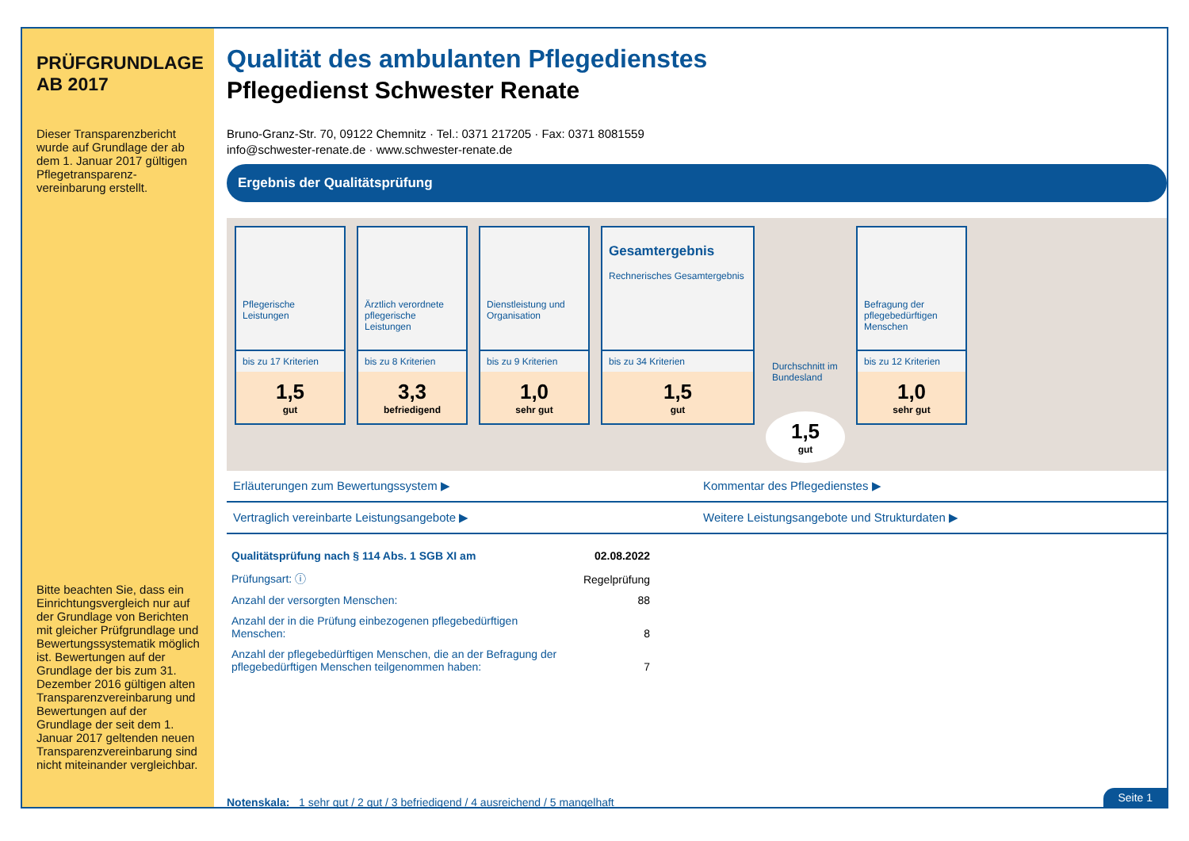PRÜFGRUNDLAGE
AB 2017
Dieser Transparenzbericht wurde auf Grundlage der ab dem 1. Januar 2017 gültigen Pflegetransparenz­vereinbarung erstellt.
Bitte beachten Sie, dass ein Einrichtungsvergleich nur auf der Grundlage von Berichten mit gleicher Prüfgrundlage und Bewertungssystematik möglich ist. Bewertungen auf der Grundlage der bis zum 31. Dezember 2016 gültigen alten Transparenzvereinbarung und Bewertungen auf der Grundlage der seit dem 1. Januar 2017 geltenden neuen Transparenzvereinbarung sind nicht miteinander vergleichbar.
Qualität des ambulanten Pflegedienstes
Pflegedienst Schwester Renate
Bruno-Granz-Str. 70, 09122 Chemnitz · Tel.: 0371 217205 · Fax: 0371 8081559
info@schwester-renate.de · www.schwester-renate.de
Ergebnis der Qualitätsprüfung
Pflegerische Leistungen
bis zu 17 Kriterien
1,5
gut
Ärztlich verordnete pflegerische Leistungen
bis zu 8 Kriterien
3,3
befriedigend
Dienstleistung und Organisation
bis zu 9 Kriterien
1,0
sehr gut
Gesamtergebnis
Rechnerisches Gesamtergebnis
bis zu 34 Kriterien
1,5
gut
Durchschnitt im Bundesland
1,5
gut
Befragung der pflegebedürftigen Menschen
bis zu 12 Kriterien
1,0
sehr gut
Erläuterungen zum Bewertungssystem ▶
Kommentar des Pflegedienstes ▶
Vertraglich vereinbarte Leistungsangebote ▶
Weitere Leistungsangebote und Strukturdaten ▶
| Qualitätsprüfung nach § 114 Abs. 1 SGB XI am | 02.08.2022 |
| Prüfungsart: ⓘ | Regelprüfung |
| Anzahl der versorgten Menschen: | 88 |
| Anzahl der in die Prüfung einbezogenen pflegebedürftigen Menschen: | 8 |
| Anzahl der pflegebedürftigen Menschen, die an der Befragung der pflegebedürftigen Menschen teilgenommen haben: | 7 |
Notenskala: 1 sehr gut / 2 gut / 3 befriedigend / 4 ausreichend / 5 mangelhaft
Seite 1